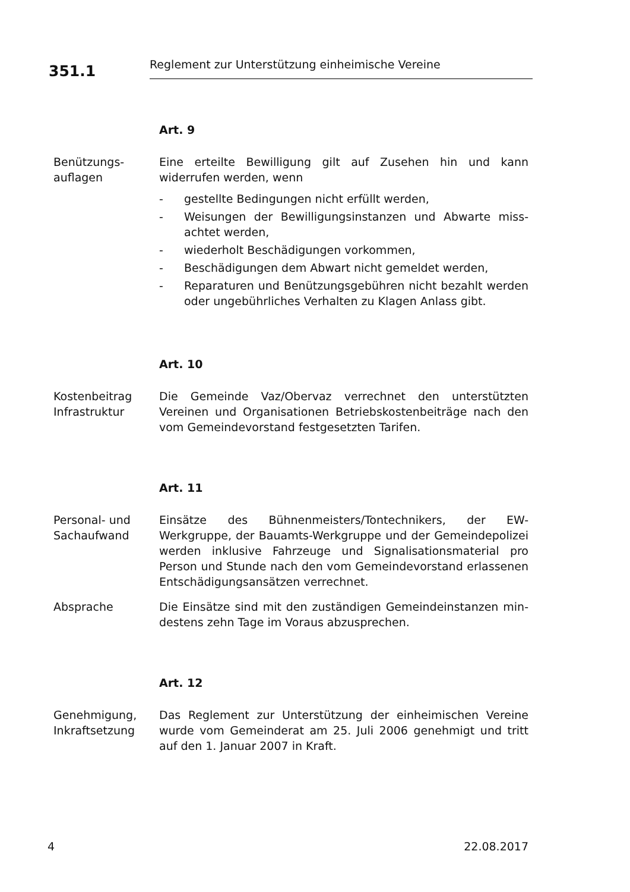351.1
Reglement zur Unterstützung einheimische Vereine
Art. 9
Benützungs-
auflagen
Eine erteilte Bewilligung gilt auf Zusehen hin und kann widerrufen werden, wenn
- gestellte Bedingungen nicht erfüllt werden,
- Weisungen der Bewilligungsinstanzen und Abwarte miss-achtet werden,
- wiederholt Beschädigungen vorkommen,
- Beschädigungen dem Abwart nicht gemeldet werden,
- Reparaturen und Benützungsgebühren nicht bezahlt werden oder ungebührliches Verhalten zu Klagen Anlass gibt.
Art. 10
Kostenbeitrag
Infrastruktur
Die Gemeinde Vaz/Obervaz verrechnet den unterstützten Vereinen und Organisationen Betriebskostenbeiträge nach den vom Gemeindevorstand festgesetzten Tarifen.
Art. 11
Personal- und
Sachaufwand
Einsätze des Bühnenmeisters/Tontechnikers, der EW-Werkgruppe, der Bauamts-Werkgruppe und der Gemeindepolizei werden inklusive Fahrzeuge und Signalisationsmaterial pro Person und Stunde nach den vom Gemeindevorstand erlassenen Entschädigungsansätzen verrechnet.
Absprache Die Einsätze sind mit den zuständigen Gemeindeinstanzen min-destens zehn Tage im Voraus abzusprechen.
Art. 12
Genehmigung,
Inkraftsetzung
Das Reglement zur Unterstützung der einheimischen Vereine wurde vom Gemeinderat am 25. Juli 2006 genehmigt und tritt auf den 1. Januar 2007 in Kraft.
4 22.08.2017